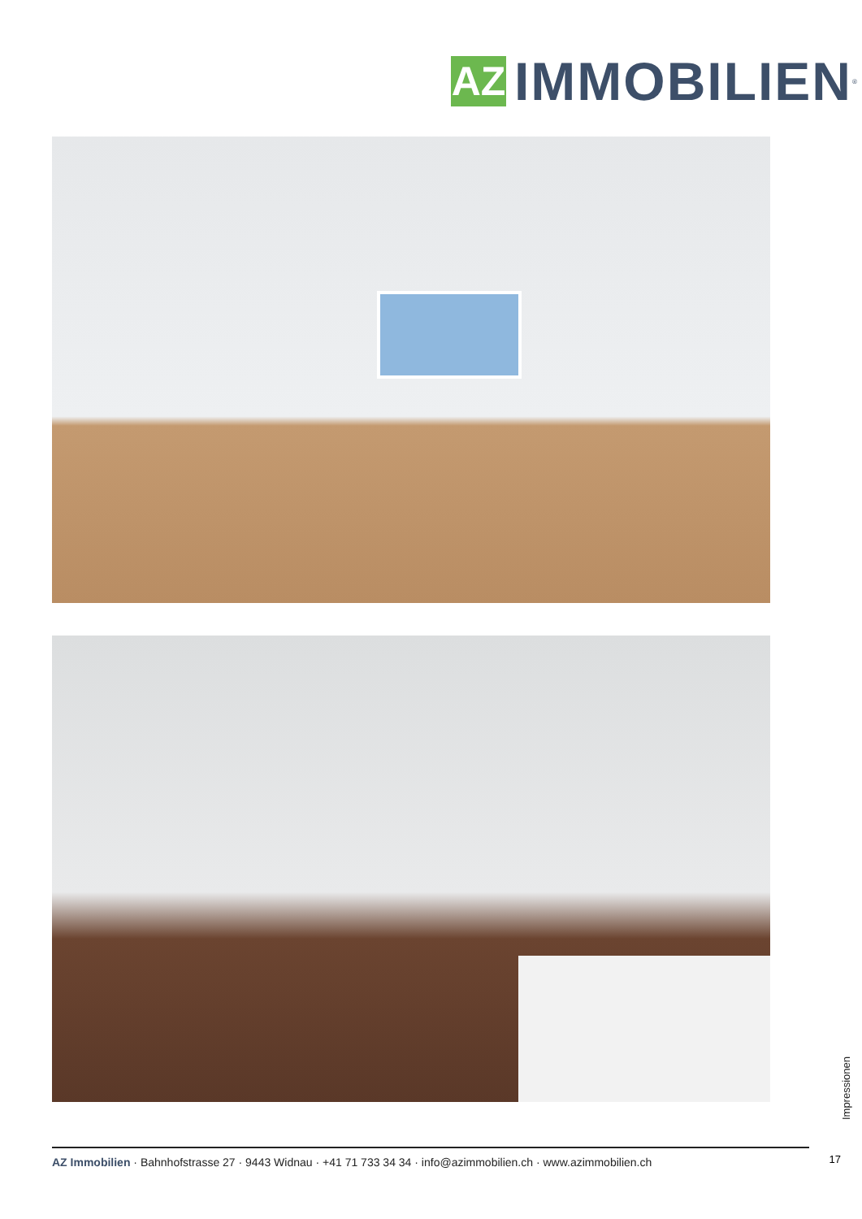AZ
IMMOBILIEN
<sup>®</sup>
Impressionen
17
AZ Immobilien · Bahnhofstrasse 27 · 9443 Widnau · +41 71 733 34 34 · info@azimmobilien.ch · www.azimmobilien.ch